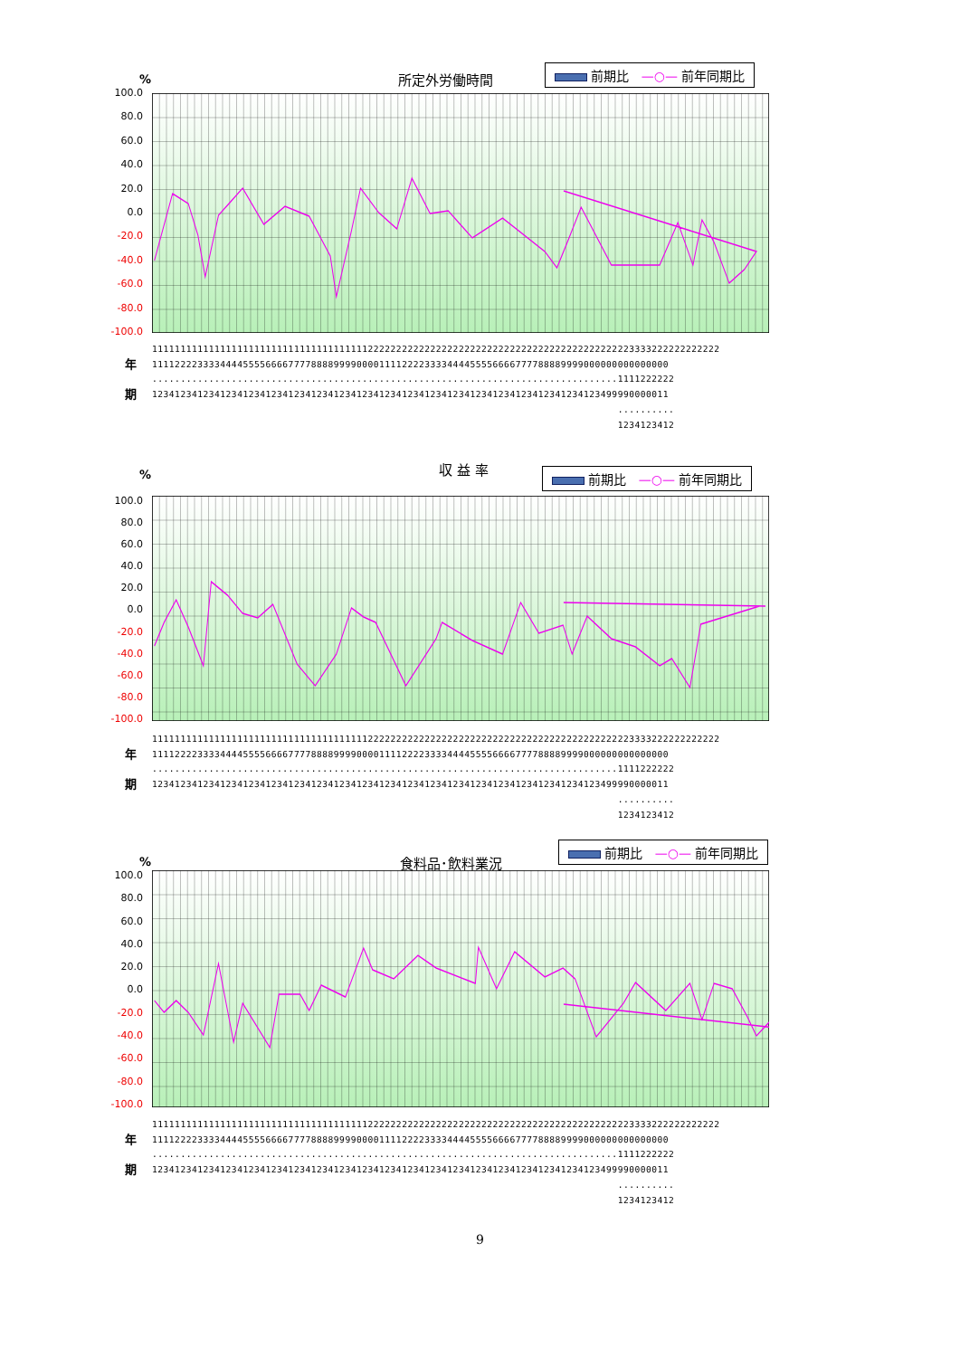% 所定外労働時間 前期比 —○— 前年同期比
100.0
80.0
60.0
40.0
20.0
0.0
-20.0
-40.0
-60.0
-80.0
-100.0
1111111111111111111111111111111111111122222222222222222222222222222222222222222222223333222222222222
年 1111222233334444555566667777888899990000111122223333444455556666777788889999000000000000000
..................................................................................1111222222
期 1234123412341234123412341234123412341234123412341234123412341234123412341234123499990000011
..........
1234123412
% 収 益 率 前期比 —○— 前年同期比
100.0
80.0
60.0
40.0
20.0
0.0
-20.0
-40.0
-60.0
-80.0
-100.0
1111111111111111111111111111111111111122222222222222222222222222222222222222222222223333222222222222
年 1111222233334444555566667777888899990000111122223333444455556666777788889999000000000000000
..................................................................................1111222222
期 1234123412341234123412341234123412341234123412341234123412341234123412341234123499990000011
..........
1234123412
% 食料品･飲料業況
前期比 —○— 前年同期比
100.0
80.0
60.0
40.0
20.0
0.0
-20.0
-40.0
-60.0
-80.0
-100.0
1111111111111111111111111111111111111122222222222222222222222222222222222222222222223333222222222222
年 1111222233334444555566667777888899990000111122223333444455556666777788889999000000000000000
..................................................................................1111222222
期 1234123412341234123412341234123412341234123412341234123412341234123412341234123499990000011
..........
1234123412
9